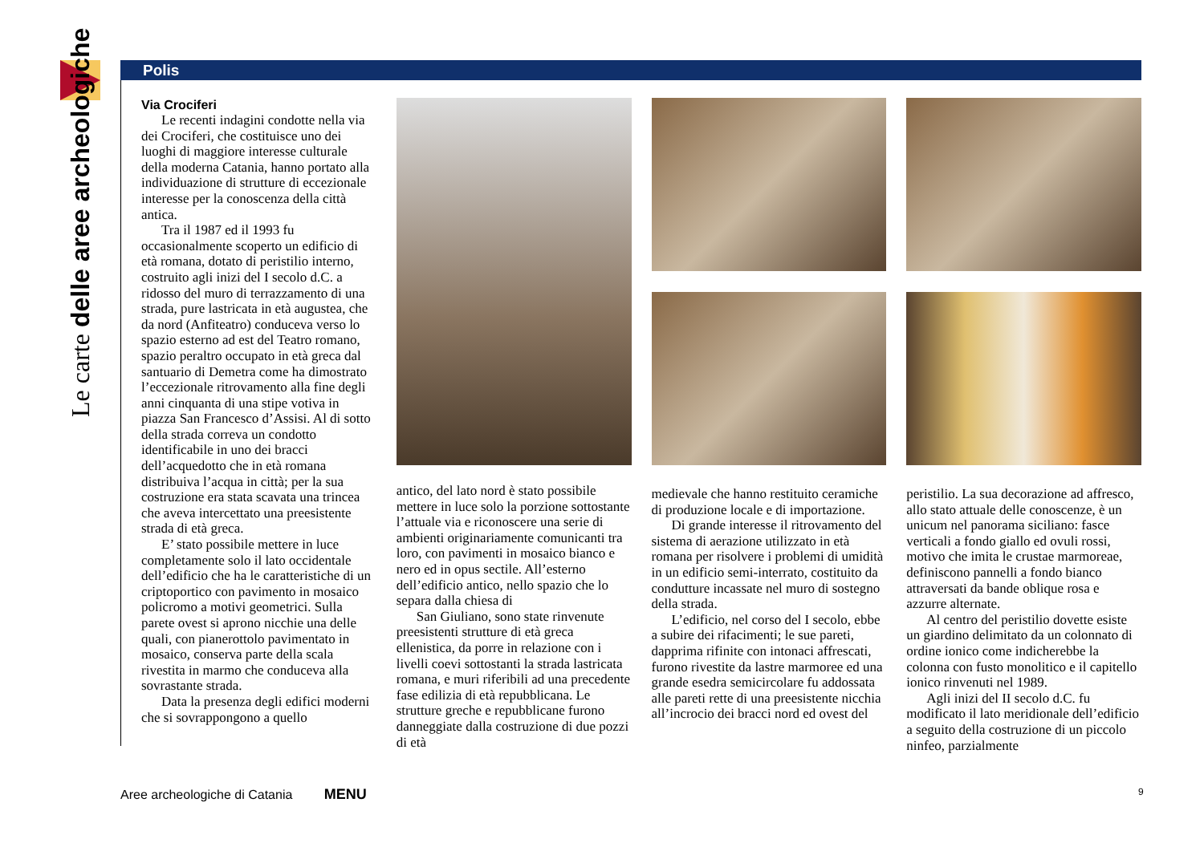Le carte delle aree archeologiche
Polis
Via Crociferi
Le recenti indagini condotte nella via dei Crociferi, che costituisce uno dei luoghi di maggiore interesse culturale della moderna Catania, hanno portato alla individuazione di strutture di eccezionale interesse per la conoscenza della città antica.
Tra il 1987 ed il 1993 fu occasionalmente scoperto un edificio di età romana, dotato di peristilio interno, costruito agli inizi del I secolo d.C. a ridosso del muro di terrazzamento di una strada, pure lastricata in età augustea, che da nord (Anfiteatro) conduceva verso lo spazio esterno ad est del Teatro romano, spazio peraltro occupato in età greca dal santuario di Demetra come ha dimostrato l’eccezionale ritrovamento alla fine degli anni cinquanta di una stipe votiva in piazza San Francesco d’Assisi. Al di sotto della strada correva un condotto identificabile in uno dei bracci dell’acquedotto che in età romana distribuiva l’acqua in città; per la sua costruzione era stata scavata una trincea che aveva intercettato una preesistente strada di età greca.
E’ stato possibile mettere in luce completamente solo il lato occidentale dell’edificio che ha le caratteristiche di un criptoportico con pavimento in mosaico policromo a motivi geometrici. Sulla parete ovest si aprono nicchie una delle quali, con pianerottolo pavimentato in mosaico, conserva parte della scala rivestita in marmo che conduceva alla sovrastante strada.
Data la presenza degli edifici moderni che si sovrappongono a quello
antico, del lato nord è stato possibile mettere in luce solo la porzione sottostante l’attuale via e riconoscere una serie di ambienti originariamente comunicanti tra loro, con pavimenti in mosaico bianco e nero ed in opus sectile. All’esterno dell’edificio antico, nello spazio che lo separa dalla chiesa di
San Giuliano, sono state rinvenute preesistenti strutture di età greca ellenistica, da porre in relazione con i livelli coevi sottostanti la strada lastricata romana, e muri riferibili ad una precedente fase edilizia di età repubblicana. Le strutture greche e repubblicane furono danneggiate dalla costruzione di due pozzi di età
medievale che hanno restituito ceramiche di produzione locale e di importazione.
Di grande interesse il ritrovamento del sistema di aerazione utilizzato in età romana per risolvere i problemi di umidità in un edificio semi-interrato, costituito da condutture incassate nel muro di sostegno della strada.
L’edificio, nel corso del I secolo, ebbe a subire dei rifacimenti; le sue pareti, dapprima rifinite con intonaci affrescati, furono rivestite da lastre marmoree ed una grande esedra semicircolare fu addossata alle pareti rette di una preesistente nicchia all’incrocio dei bracci nord ed ovest del
peristilio. La sua decorazione ad affresco, allo stato attuale delle conoscenze, è un unicum nel panorama siciliano: fasce verticali a fondo giallo ed ovuli rossi, motivo che imita le crustae marmoreae, definiscono pannelli a fondo bianco attraversati da bande oblique rosa e azzurre alternate.
Al centro del peristilio dovette esiste un giardino delimitato da un colonnato di ordine ionico come indicherebbe la colonna con fusto monolitico e il capitello ionico rinvenuti nel 1989.
Agli inizi del II secolo d.C. fu modificato il lato meridionale dell’edificio a seguito della costruzione di un piccolo ninfeo, parzialmente
Aree archeologiche di Catania MENU
9